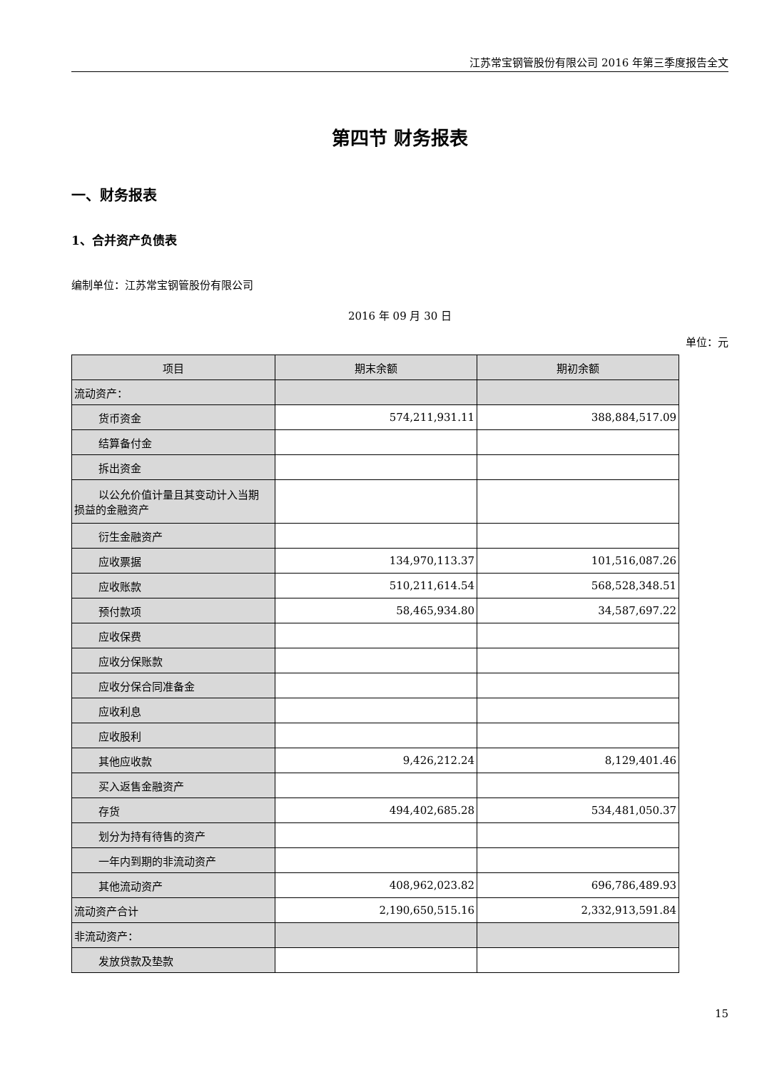江苏常宝钢管股份有限公司 2016 年第三季度报告全文
第四节 财务报表
一、财务报表
1、合并资产负债表
编制单位：江苏常宝钢管股份有限公司
2016 年 09 月 30 日
单位：元
| 项目 | 期末余额 | 期初余额 |
| --- | --- | --- |
| 流动资产： | | |
| 货币资金 | 574,211,931.11 | 388,884,517.09 |
| 结算备付金 | | |
| 拆出资金 | | |
| 以公允价值计量且其变动计入当期 损益的金融资产 | | |
| 衍生金融资产 | | |
| 应收票据 | 134,970,113.37 | 101,516,087.26 |
| 应收账款 | 510,211,614.54 | 568,528,348.51 |
| 预付款项 | 58,465,934.80 | 34,587,697.22 |
| 应收保费 | | |
| 应收分保账款 | | |
| 应收分保合同准备金 | | |
| 应收利息 | | |
| 应收股利 | | |
| 其他应收款 | 9,426,212.24 | 8,129,401.46 |
| 买入返售金融资产 | | |
| 存货 | 494,402,685.28 | 534,481,050.37 |
| 划分为持有待售的资产 | | |
| 一年内到期的非流动资产 | | |
| 其他流动资产 | 408,962,023.82 | 696,786,489.93 |
| 流动资产合计 | 2,190,650,515.16 | 2,332,913,591.84 |
| 非流动资产： | | |
| 发放贷款及垫款 | | |
15